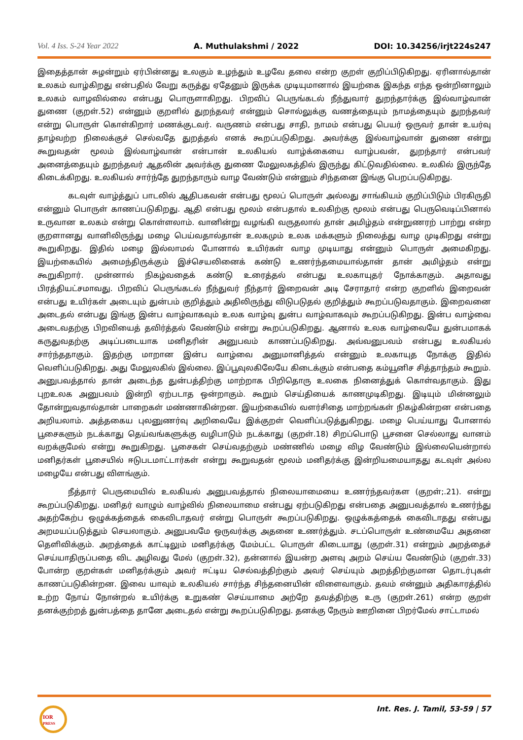Vol. 4 Iss. S-24 Year 2022 A. Muthulakshmi / 2022 DOI: 10.34256/irjt224s247
இதைத்தான் சுழன்றும் ஏர்பின்னது உலகும் உழந்தும் உழவே தலை என்ற குறள் குறிப்பிடுகிறது. ஏரினால்தான் உலகம் வாழ்கிறது என்பதில் வேறு கருத்து ஏதேனும் இருக்க முடியுமானால் இயற்கை இகந்த எந்த ஒன்றினாலும் உலகம் வாழவில்லை என்பது பொருளாகிறது. பிறவிப் பெருங்கடல் நீந்துவார் துறந்தார்க்கு இல்வாழ்வான் துணை (குறள்.52) என்னும் குறளில் துறந்தவர் என்னும் சொல்லுக்கு வணத்தையும் நாமத்தையும் துறந்தவர் என்று பொருள் கொள்கிறார் மணக்குடவர். வருணம் என்பது சாதி, நாமம் என்பது பெயர் ஒருவர் தான் உயர்வு தாழ்வற்ற நிலைக்குச் செல்வதே துறத்தல் எனக் கூறப்படுகிறது. அவர்க்கு இல்வாழ்வான் துணை என்று கூறுவதன் மூலம் இல்வாழ்வான் என்பான் உலகியல் வாழ்க்கையை வாழ்பவன், துறந்தார் என்பவர் அனைத்தையும் துறந்தவர் ஆதலின் அவர்க்கு துணை மேலுலகத்தில் இருந்து கிட்டுவதில்லை. உலகில் இருந்தே கிடைக்கிறது. உலகியல் சார்ந்தே துறந்தாரும் வாழ வேண்டும் என்னும் சிந்தனை இங்கு பெறப்படுகிறது.
கடவுள் வாழ்த்துப் பாடலில் ஆதிபகவன் என்பது மூலப் பொருள் அல்லது சாங்கியம் குறிப்பிடும் பிரகிருதி என்னும் பொருள் காணப்படுகிறது. ஆதி என்பது மூலம் என்பதால் உலகிற்கு மூலம் என்பது பெருவெடிப்பினால் உருவான உலகம் என்று கொள்ளலாம். வானின்று வழங்கி வருதலால் தான் அமிழ்தம் என்றுணரற் பாற்று என்ற குறளானது வானிலிருந்து மழை பெய்வதால்தான் உலகமும் உலக மக்களும் நிலைத்து வாழ முடிகிறது என்று கூறுகிறது. இதில் மழை இல்லாமல் போனால் உயிர்கள் வாழ முடியாது என்னும் பொருள் அமைகிறது. இயற்கையில் அமைந்திருக்கும் இச்செயலினைக் கண்டு உணர்ந்தமையால்தான் தான் அமிழ்தம் என்று கூறுகிறார். முன்னால் நிகழ்வதைக் கண்டு உரைத்தல் என்பது உலகாயுதர் நோக்காகும். அதாவது பிரத்தியட்சமாவது. பிறவிப் பெருங்கடல் நீந்துவர் நீந்தார் இறைவன் அடி சேராதார் என்ற குறளில் இறைவன் என்பது உயிர்கள் அடையும் துன்பம் குறித்தும் அதிலிருந்து விடுபடுதல் குறித்தும் கூறப்படுவதாகும். இறைவனை அடைதல் என்பது இங்கு இன்ப வாழ்வாகவும் உலக வாழ்வு துன்ப வாழ்வாகவும் கூறப்படுகிறது. இன்ப வாழ்வை அடைவதற்கு பிறவியைத் தவிர்த்தல் வேண்டும் என்று கூறப்படுகிறது. ஆனால் உலக வாழ்வையே துன்பமாகக் கருதுவதற்கு அடிப்படையாக மனிதரின் அனுபவம் காணப்படுகிறது. அவ்வனுபவம் என்பது உலகியல் சார்ந்ததாகும். இதற்கு மாறான இன்ப வாழ்வை அனுமானித்தல் என்னும் உலகாயுத நோக்கு இதில் வெளிப்படுகிறது. அது மேலுலகில் இல்லை. இப்பூவுலகிலேயே கிடைக்கும் என்பதை கம்யூனிச சித்தாந்தம் கூறும். அனுபவத்தால் தான் அடைந்த துன்பத்திற்கு மாற்றாக பிறிதொரு உலகை நினைத்துக் கொள்வதாகும். இது புறஉலக அனுபவம் இன்றி ஏற்படாத ஒன்றாகும். கூறும் செய்தியைக் காணமுடிகிறது. இடியும் மின்னலும் தோன்றுவதால்தான் பாறைகள் மண்ணாகின்றன. இயற்கையில் வளர்சிதை மாற்றங்கள் நிகழ்கின்றன என்பதை அறியலாம். அத்தகைய புலனுணர்வு அறிவையே இக்குறள் வெளிப்படுத்துகிறது. மழை பெய்யாது போனால் பூசைகளும் நடக்காது தெய்வங்களுக்கு வழிபாடும் நடக்காது (குறள்.18) சிறப்பொடு பூசனை செல்லாது வானம் வறக்குமேல் என்று கூறுகிறது. பூசைகள் செய்வதற்கும் மண்ணில் மழை விழ வேண்டும் இல்லையென்றால் மனிதர்கள் பூசையில் ஈடுபடமாட்டார்கள் என்று கூறுவதன் மூலம் மனிதர்க்கு இன்றியமையாதது கடவுள் அல்ல மழையே என்பது விளங்கும்.
நீத்தார் பெருமையில் உலகியல் அனுபவத்தால் நிலையாமையை உணர்ந்தவர்கள (குறள்;.21). என்று கூறப்படுகிறது. மனிதர் வாழும் வாழ்வில் நிலையாமை என்பது ஏற்படுகிறது என்பதை அனுபவத்தால் உணர்ந்து அதற்கேற்ப ஒழுக்கத்தைக் கைவிடாதவர் என்று பொருள் கூறப்படுகிறது. ஒழுக்கத்தைக் கைவிடாதது என்பது அறமயப்படுத்தும் செயலாகும். அனுபவமே ஒருவர்க்கு அதனை உணர்த்தும். சடப்பொருள் உண்மையே அதனை தெளிவிக்கும். அறத்தைக் காட்டிலும் மனிதர்க்கு மேம்பட்ட பொருள் கிடையாது (குறள்.31) என்றும் அறத்தைச் செய்யாதிருப்பதை விட அழிவது மேல் (குறள்.32), தன்னால் இயன்ற அளவு அறம் செய்ய வேண்டும் (குறள்.33) போன்ற குறள்கள் மனிதர்க்கும் அவர் ஈட்டிய செல்வத்திற்கும் அவர் செய்யும் அறத்திற்குமான தொடர்புகள் காணப்படுகின்றன. இவை யாவும் உலகியல் சார்ந்த சிந்தனையின் விளைவாகும். தவம் என்னும் அதிகாரத்தில் உற்ற நோய் நோன்றல் உயிர்க்கு உறுகண் செய்யாமை அற்றே தவத்திற்கு உரு (குறள்.261) என்ற குறள் தனக்குற்றத் துன்பத்தை தானே அடைதல் என்று கூறப்படுகிறது. தனக்கு நேரும் ஊறினை பிறர்மேல் சாட்டாமல்
IOR
PRESS
Int. Res. J. Tamil, 53-59 | 57